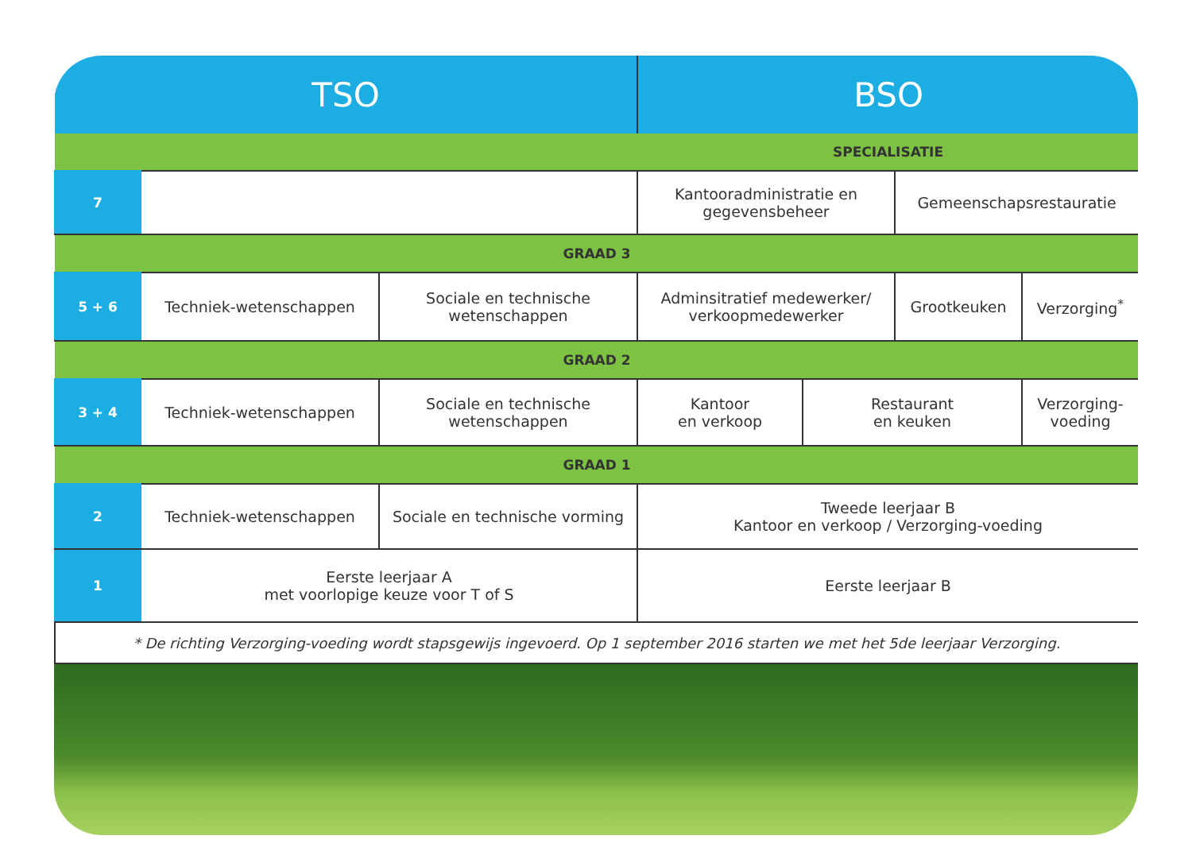| TSO | | | BSO | | | |
| --- | --- | --- | --- | --- | --- | --- |
| | | | SPECIALISATIE | | | |
| 7 | | | Kantooradministratie en gegevensbeheer | | Gemeenschapsrestauratie | |
| GRAAD 3 | | | | | | |
| 5 + 6 | Techniek-wetenschappen | Sociale en technische wetenschappen | Adminsitratief medewerker/ verkoopmedewerker | | Grootkeuken | Verzorging<sup>*</sup> |
| GRAAD 2 | | | | | | |
| 3 + 4 | Techniek-wetenschappen | Sociale en technische wetenschappen | Kantoor en verkoop | Restaurant en keuken | | Verzorging-voeding |
| GRAAD 1 | | | | | | |
| 2 | Techniek-wetenschappen | Sociale en technische vorming | Tweede leerjaar B Kantoor en verkoop / Verzorging-voeding | | | |
| 1 | Eerste leerjaar A met voorlopige keuze voor T of S | | Eerste leerjaar B | | | |
| * De richting Verzorging-voeding wordt stapsgewijs ingevoerd. Op 1 september 2016 starten we met het 5de leerjaar Verzorging. | | | | | | |